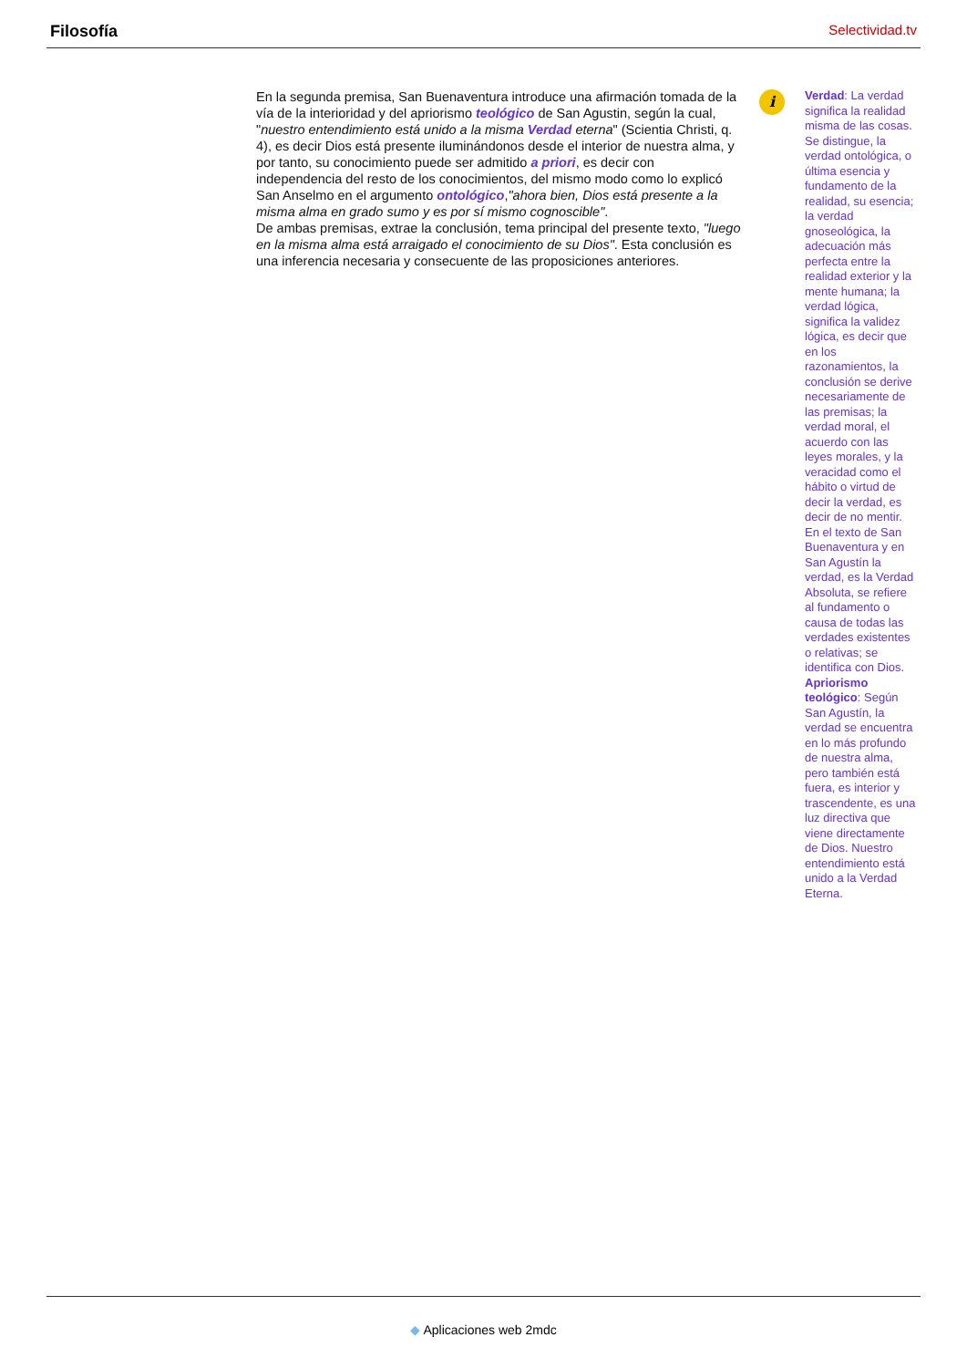Filosofía Selectividad.tv
En la segunda premisa, San Buenaventura introduce una afirmación tomada de la vía de la interioridad y del apriorismo teológico de San Agustin, según la cual, "nuestro entendimiento está unido a la misma Verdad eterna" (Scientia Christi, q. 4), es decir Dios está presente iluminándonos desde el interior de nuestra alma, y por tanto, su conocimiento puede ser admitido a priori, es decir con independencia del resto de los conocimientos, del mismo modo como lo explicó San Anselmo en el argumento ontológico,"ahora bien, Dios está presente a la misma alma en grado sumo y es por sí mismo cognoscible".
De ambas premisas, extrae la conclusión, tema principal del presente texto, "luego en la misma alma está arraigado el conocimiento de su Dios". Esta conclusión es una inferencia necesaria y consecuente de las proposiciones anteriores.
i
Verdad: La verdad significa la realidad misma de las cosas. Se distingue, la verdad ontológica, o última esencia y fundamento de la realidad, su esencia; la verdad gnoseológica, la adecuación más perfecta entre la realidad exterior y la mente humana; la verdad lógica, significa la validez lógica, es decir que en los razonamientos, la conclusión se derive necesariamente de las premisas; la verdad moral, el acuerdo con las leyes morales, y la veracidad como el hábito o virtud de decir la verdad, es decir de no mentir. En el texto de San Buenaventura y en San Agustín la verdad, es la Verdad Absoluta, se refiere al fundamento o causa de todas las verdades existentes o relativas; se identifica con Dios.
Apriorismo teológico: Según San Agustín, la verdad se encuentra en lo más profundo de nuestra alma, pero también está fuera, es interior y trascendente, es una luz directiva que viene directamente de Dios. Nuestro entendimiento está unido a la Verdad Eterna.
◆ Aplicaciones web 2mdc